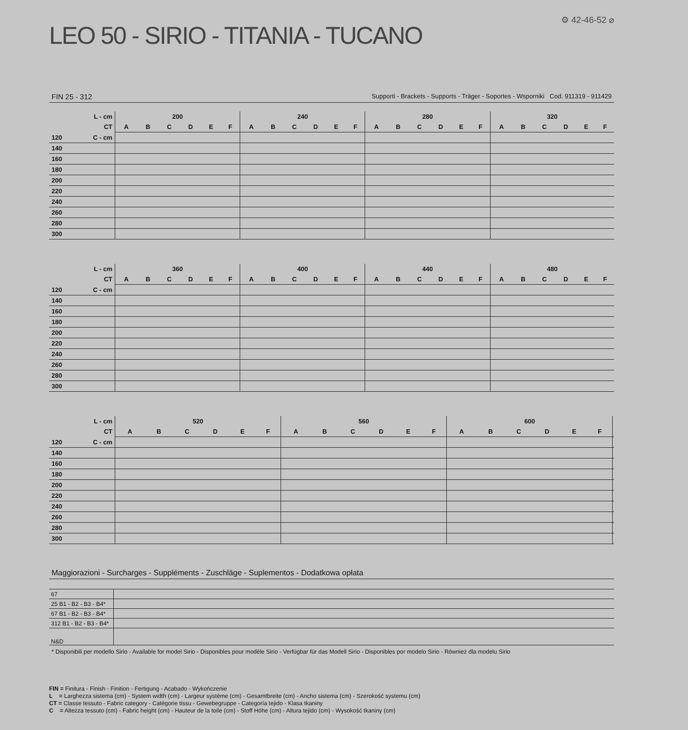LEO 50 - SIRIO - TITANIA - TUCANO
⚙ 42-46-52 ⌀
FIN 25 - 312 Supporti - Brackets - Supports - Träger - Soportes - Wsporniki Cod. 911319 - 911429
| | L - cm | 200 | | | | | | 240 | | | | | | 280 | | | | | | 320 | | | | | |
| | CT | A | B | C | D | E | F | A | B | C | D | E | F | A | B | C | D | E | F | A | B | C | D | E | F |
| 120 | C - cm | | | | | | | | | | | | | | | | | | | | | | | | |
| 140 | | | | | | | | | | | | | | | | | | | | | | | | | |
| 160 | | | | | | | | | | | | | | | | | | | | | | | | | |
| 180 | | | | | | | | | | | | | | | | | | | | | | | | | |
| 200 | | | | | | | | | | | | | | | | | | | | | | | | | |
| 220 | | | | | | | | | | | | | | | | | | | | | | | | | |
| 240 | | | | | | | | | | | | | | | | | | | | | | | | | |
| 260 | | | | | | | | | | | | | | | | | | | | | | | | | |
| 280 | | | | | | | | | | | | | | | | | | | | | | | | | |
| 300 | | | | | | | | | | | | | | | | | | | | | | | | | |
| | L - cm | 360 | | | | | | 400 | | | | | | 440 | | | | | | 480 | | | | | |
| | CT | A | B | C | D | E | F | A | B | C | D | E | F | A | B | C | D | E | F | A | B | C | D | E | F |
| 120 | C - cm | | | | | | | | | | | | | | | | | | | | | | | | |
| 140 | | | | | | | | | | | | | | | | | | | | | | | | | |
| 160 | | | | | | | | | | | | | | | | | | | | | | | | | |
| 180 | | | | | | | | | | | | | | | | | | | | | | | | | |
| 200 | | | | | | | | | | | | | | | | | | | | | | | | | |
| 220 | | | | | | | | | | | | | | | | | | | | | | | | | |
| 240 | | | | | | | | | | | | | | | | | | | | | | | | | |
| 260 | | | | | | | | | | | | | | | | | | | | | | | | | |
| 280 | | | | | | | | | | | | | | | | | | | | | | | | | |
| 300 | | | | | | | | | | | | | | | | | | | | | | | | | |
| | L - cm | 520 | | | | | | 560 | | | | | | 600 | | | | | | |
| | CT | A | B | C | D | E | F | A | B | C | D | E | F | A | B | C | D | E | F | |
| 120 | C - cm | | | | | | | | | | | | | | | | | | | |
| 140 | | | | | | | | | | | | | | | | | | | | |
| 160 | | | | | | | | | | | | | | | | | | | | |
| 180 | | | | | | | | | | | | | | | | | | | | |
| 200 | | | | | | | | | | | | | | | | | | | | |
| 220 | | | | | | | | | | | | | | | | | | | | |
| 240 | | | | | | | | | | | | | | | | | | | | |
| 260 | | | | | | | | | | | | | | | | | | | | |
| 280 | | | | | | | | | | | | | | | | | | | | |
| 300 | | | | | | | | | | | | | | | | | | | | |
Maggiorazioni - Surcharges - Suppléments - Zuschläge - Suplementos - Dodatkowa opłata
| 67 | |
| 25 B1 - B2 - B3 - B4* | |
| 67 B1 - B2 - B3 - B4* | |
| 312 B1 - B2 - B3 - B4* | |
| N&D | |
* Disponibili per modello Sirio - Available for model Sirio - Disponibles pour modèle Sirio - Verfügbar für das Modell Sirio - Disponibles por modelo Sirio - Również dla modelu Sirio
FIN = Finitura - Finish - Finition - Fertigung - Acabado - Wykończenie
L = Larghezza sistema (cm) - System width (cm) - Largeur système (cm) - Gesamtbreite (cm) - Ancho sistema (cm) - Szerokość systemu (cm)
CT = Classe tessuto - Fabric category - Catégorie tissu - Gewebegruppe - Categoría tejido - Klasa tkaniny
C = Altezza tessuto (cm) - Fabric height (cm) - Hauteur de la toile (cm) - Stoff Höhe (cm) - Altura tejido (cm) - Wysokość tkaniny (cm)